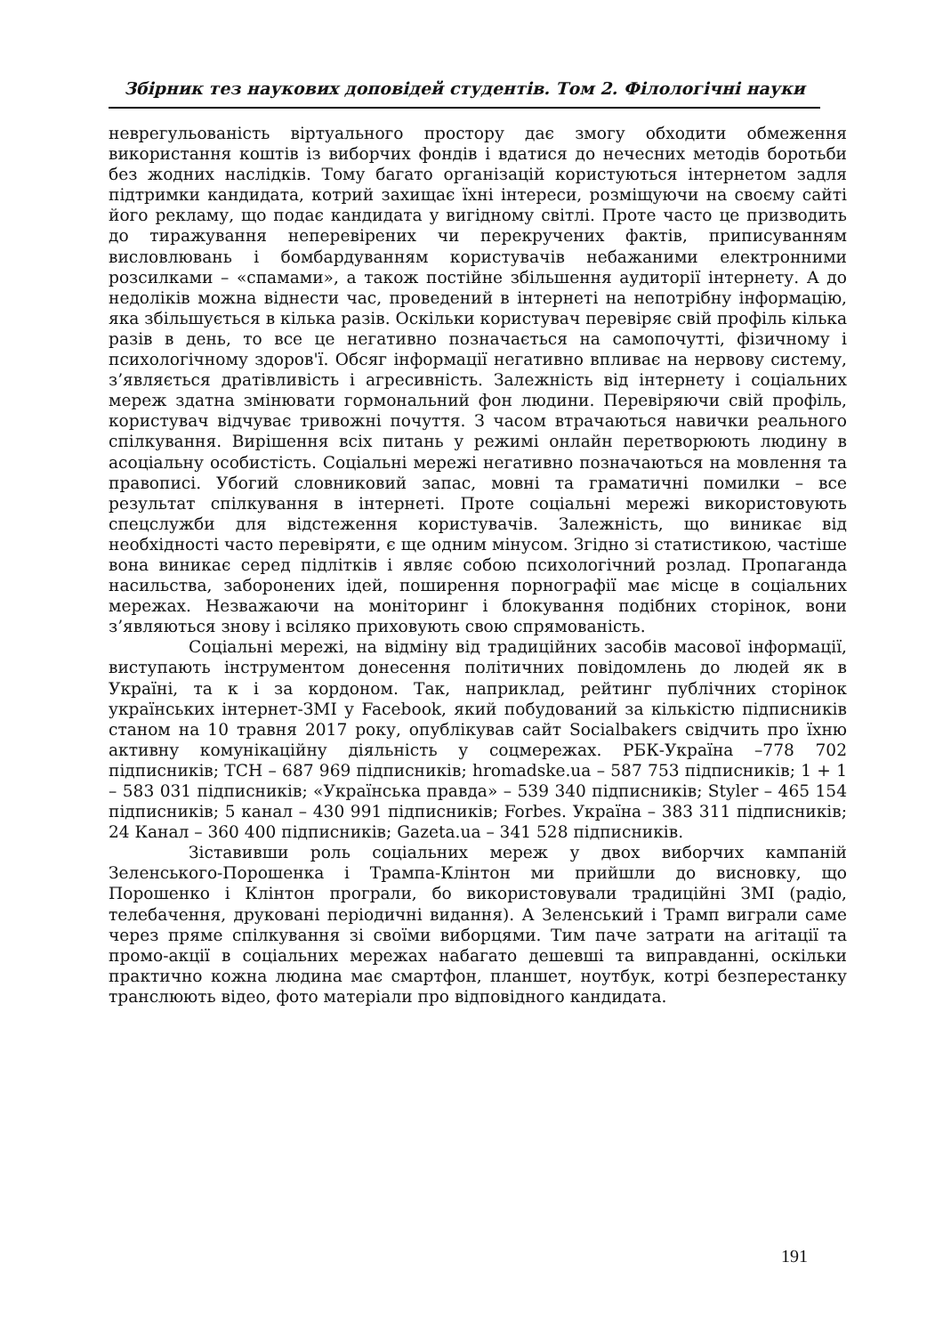Збірник тез наукових доповідей студентів. Том 2. Філологічні науки
неврегульованість віртуального простору дає змогу обходити обмеження використання коштів із виборчих фондів і вдатися до нечесних методів боротьби без жодних наслідків. Тому багато організацій користуються інтернетом задля підтримки кандидата, котрий захищає їхні інтереси, розміщуючи на своєму сайті його рекламу, що подає кандидата у вигідному світлі. Проте часто це призводить до тиражування неперевірених чи перекручених фактів, приписуванням висловлювань і бомбардуванням користувачів небажаними електронними розсилками – «спамами», а також постійне збільшення аудиторії інтернету. А до недоліків можна віднести час, проведений в інтернеті на непотрібну інформацію, яка збільшується в кілька разів. Оскільки користувач перевіряє свій профіль кілька разів в день, то все це негативно позначається на самопочутті, фізичному і психологічному здоров'ї. Обсяг інформації негативно впливає на нервову систему, з’являється дратівливість і агресивність. Залежність від інтернету і соціальних мереж здатна змінювати гормональний фон людини. Перевіряючи свій профіль, користувач відчуває тривожні почуття. З часом втрачаються навички реального спілкування. Вирішення всіх питань у режимі онлайн перетворюють людину в асоціальну особистість. Соціальні мережі негативно позначаються на мовлення та правописі. Убогий словниковий запас, мовні та граматичні помилки – все результат спілкування в інтернеті. Проте соціальні мережі використовують спецслужби для відстеження користувачів. Залежність, що виникає від необхідності часто перевіряти, є ще одним мінусом. Згідно зі статистикою, частіше вона виникає серед підлітків і являє собою психологічний розлад. Пропаганда насильства, заборонених ідей, поширення порнографії має місце в соціальних мережах. Незважаючи на моніторинг і блокування подібних сторінок, вони з’являються знову і всіляко приховують свою спрямованість.
Соціальні мережі, на відміну від традиційних засобів масової інформації, виступають інструментом донесення політичних повідомлень до людей як в Україні, та к і за кордоном. Так, наприклад, рейтинг публічних сторінок українських інтернет-ЗМІ у Facebook, який побудований за кількістю підписників станом на 10 травня 2017 року, опублікував сайт Socialbakers свідчить про їхню активну комунікаційну діяльність у соцмережах. РБК-Україна –778 702 підписників; ТСН – 687 969 підписників; hromadske.ua – 587 753 підписників; 1 + 1 – 583 031 підписників; «Українська правда» – 539 340 підписників; Styler – 465 154 підписників; 5 канал – 430 991 підписників; Forbes. Україна – 383 311 підписників; 24 Канал – 360 400 підписників; Gazeta.ua – 341 528 підписників.
Зіставивши роль соціальних мереж у двох виборчих кампаній Зеленського-Порошенка і Трампа-Клінтон ми прийшли до висновку, що Порошенко і Клінтон програли, бо використовували традиційні ЗМІ (радіо, телебачення, друковані періодичні видання). А Зеленський і Трамп виграли саме через пряме спілкування зі своїми виборцями. Тим паче затрати на агітації та промо-акції в соціальних мережах набагато дешевші та виправданні, оскільки практично кожна людина має смартфон, планшет, ноутбук, котрі безперестанку транслюють відео, фото матеріали про відповідного кандидата.
191